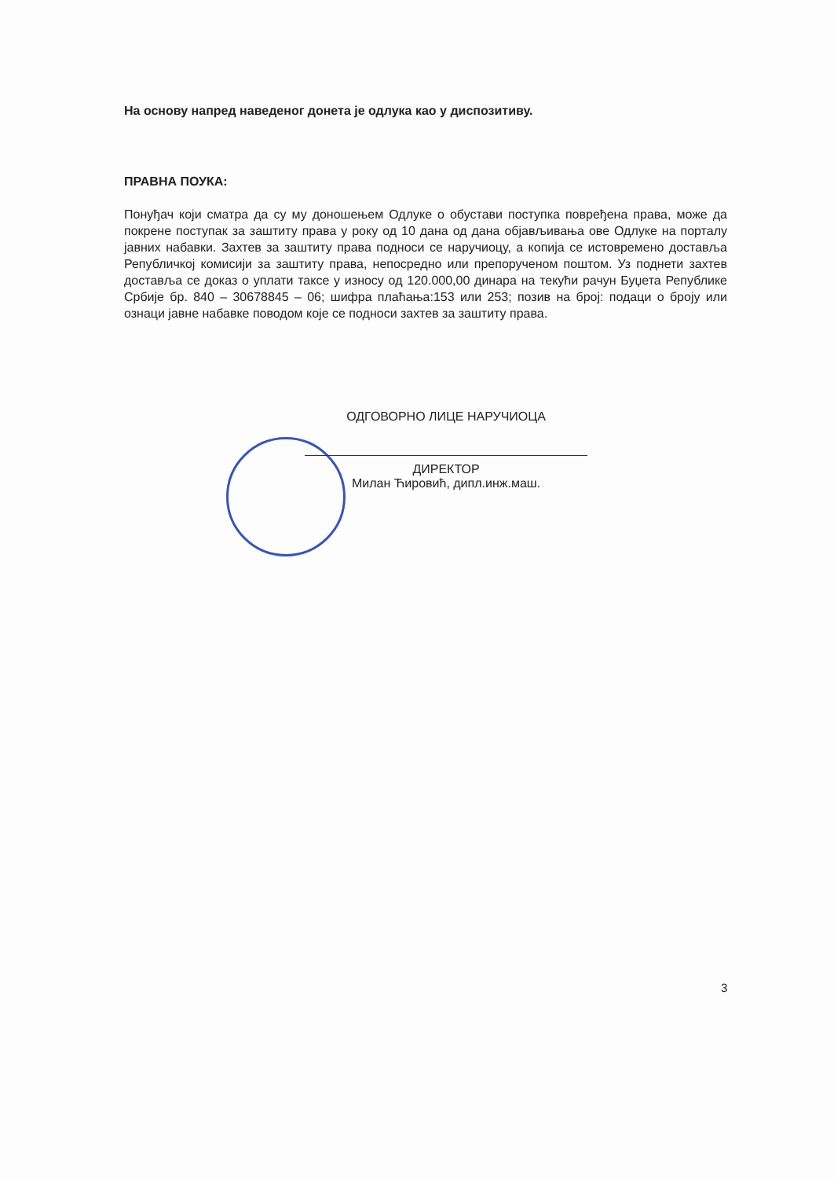На основу напред наведеног донета је одлука као у диспозитиву.
ПРАВНА ПОУКА:
Понуђач који сматра да су му доношењем Одлуке о обустави поступка повређена права, може да покрене поступак за заштиту права у року од 10 дана од дана објављивања ове Одлуке на порталу јавних набавки. Захтев за заштиту права подноси се наручиоцу, а копија се истовремено доставља Републичкој комисији за заштиту права, непосредно или препорученом поштом. Уз поднети захтев доставља се доказ о уплати таксе у износу од 120.000,00 динара на текући рачун Буџета Републике Србије бр. 840 – 30678845 – 06; шифра плаћања:153 или 253; позив на број: подаци о броју или ознаци јавне набавке поводом које се подноси захтев за заштиту права.
ОДГОВОРНО ЛИЦЕ НАРУЧИОЦА
ДИРЕКТОР
Милан Ћировић, дипл.инж.маш.
3